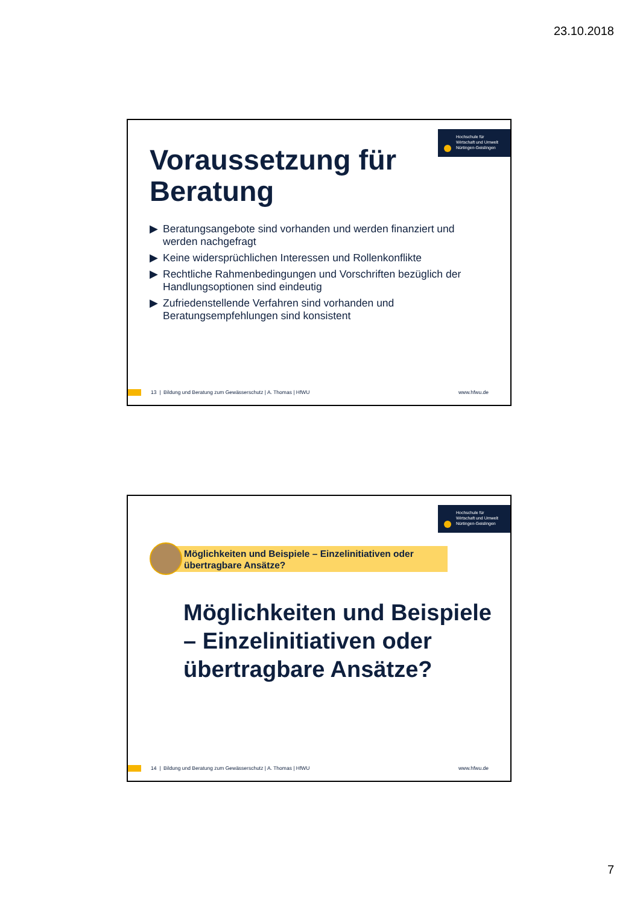23.10.2018
Hochschule für
Wirtschaft und Umwelt
Nürtingen-Geislingen
Voraussetzung für
Beratung
▶ Beratungsangebote sind vorhanden und werden finanziert und werden nachgefragt
▶ Keine widersprüchlichen Interessen und Rollenkonflikte
▶ Rechtliche Rahmenbedingungen und Vorschriften bezüglich der Handlungsoptionen sind eindeutig
▶ Zufriedenstellende Verfahren sind vorhanden und Beratungsempfehlungen sind konsistent
13 | Bildung und Beratung zum Gewässerschutz | A. Thomas | HfWU
www.hfwu.de
Hochschule für
Wirtschaft und Umwelt
Nürtingen-Geislingen
Möglichkeiten und Beispiele – Einzelinitiativen oder übertragbare Ansätze?
Möglichkeiten und Beispiele – Einzelinitiativen oder übertragbare Ansätze?
14 | Bildung und Beratung zum Gewässerschutz | A. Thomas | HfWU
www.hfwu.de
7